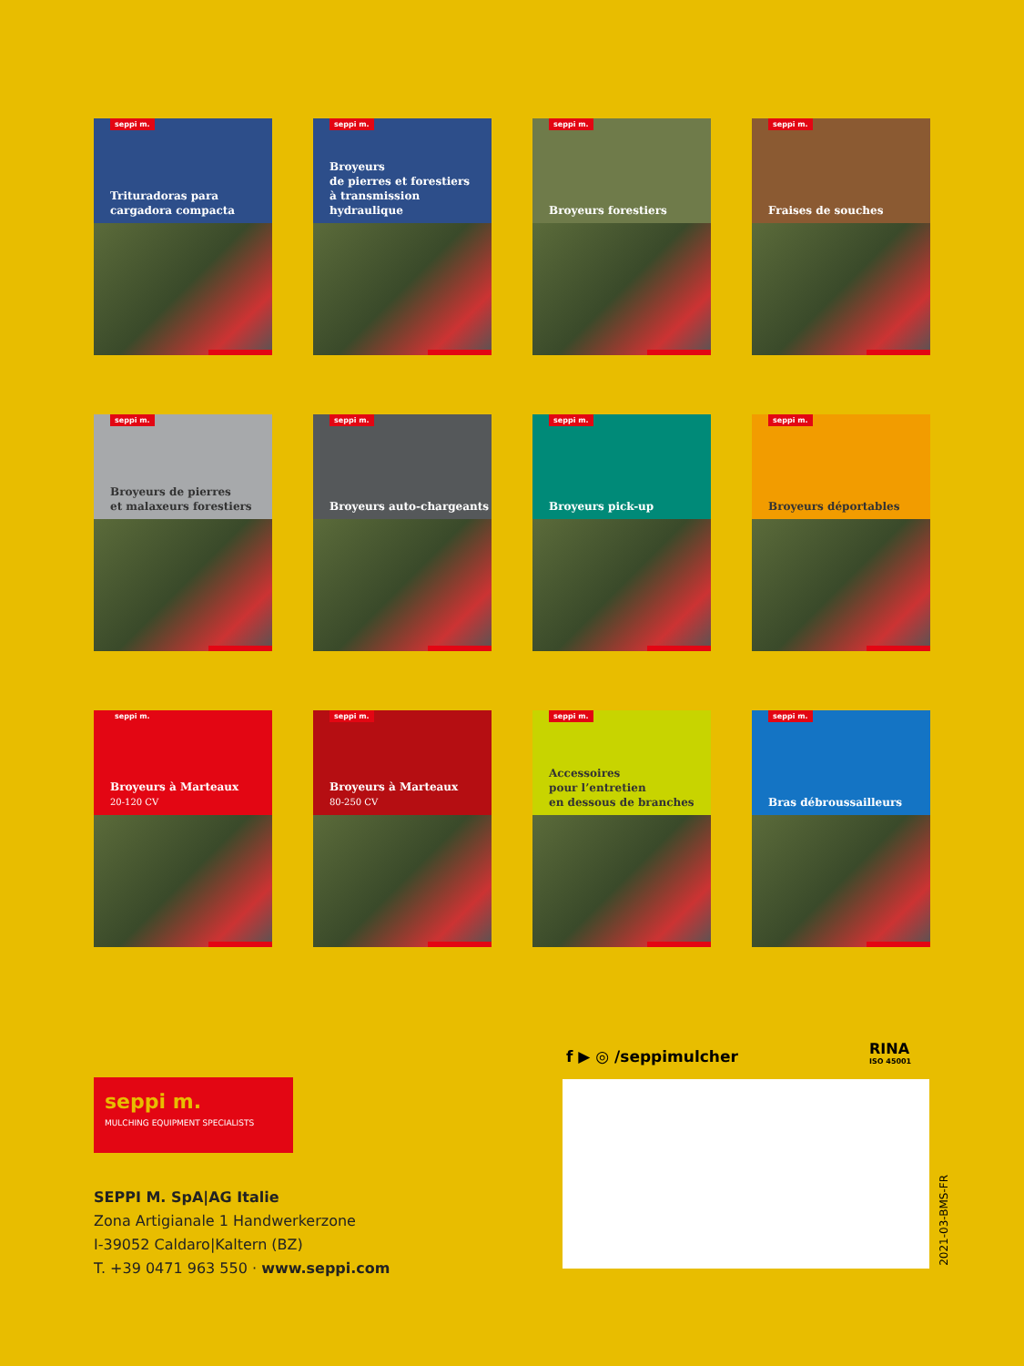seppi m.
Trituradoras para
cargadora compacta
seppi m.
Broyeurs
de pierres et forestiers
à transmission hydraulique
seppi m.
Broyeurs forestiers
seppi m.
Fraises de souches
seppi m.
Broyeurs de pierres
et malaxeurs forestiers
seppi m.
Broyeurs auto-chargeants
seppi m.
Broyeurs pick-up
seppi m.
Broyeurs déportables
seppi m.
Broyeurs à Marteaux
20-120 CV
seppi m.
Broyeurs à Marteaux
80-250 CV
seppi m.
Accessoires
pour l’entretien
en dessous de branches
seppi m.
Bras débroussailleurs
f ▶ ◎ /seppimulcher
RINA
ISO 45001
2021-03-BMS-FR
seppi m.
MULCHING EQUIPMENT SPECIALISTS
SEPPI M. SpA|AG Italie
Zona Artigianale 1 Handwerkerzone
I-39052 Caldaro|Kaltern (BZ)
T. +39 0471 963 550 · www.seppi.com